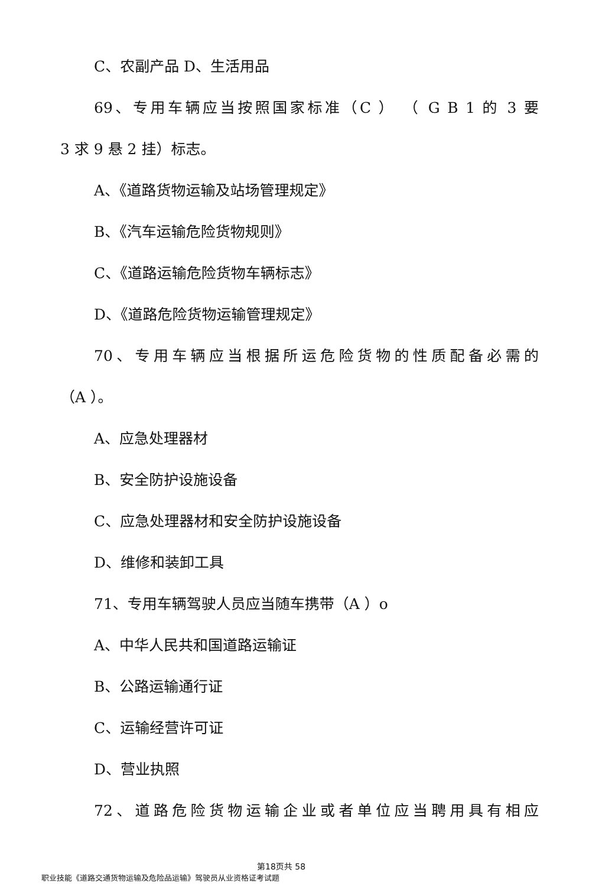C、农副产品 D、生活用品
69、专用车辆应当按照国家标准（C ） （ G B 1 的 3 要
3 求 9 悬 2 挂）标志。
A、《道路货物运输及站场管理规定》
B、《汽车运输危险货物规则》
C、《道路运输危险货物车辆标志》
D、《道路危险货物运输管理规定》
70、专用车辆应当根据所运危险货物的性质配备必需的
（A ）。
A、应急处理器材
B、安全防护设施设备
C、应急处理器材和安全防护设施设备
D、维修和装卸工具
71、专用车辆驾驶人员应当随车携带（A ）o
A、中华人民共和国道路运输证
B、公路运输通行证
C、运输经营许可证
D、营业执照
72、道路危险货物运输企业或者单位应当聘用具有相应
第18页共 58
职业技能《道路交通货物运输及危险品运输》驾驶员从业资格证考试题